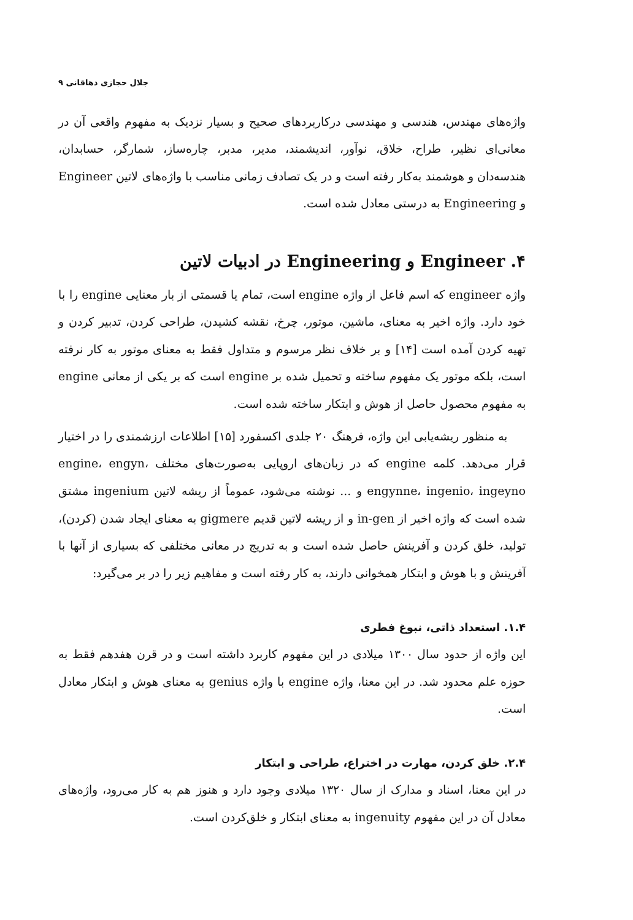جلال حجازی دهاقانی ۹
واژه‌های مهندس، هندسی و مهندسی درکاربردهای صحیح و بسیار نزدیک به مفهوم واقعی آن در معانی‌ای نظیر، طراح، خلاق، نوآور، اندیشمند، مدیر، مدبر، چاره‌ساز، شمارگر، حسابدان، هندسه‌دان و هوشمند به‌کار رفته است و در یک تصادف زمانی مناسب با واژه‌های لاتین Engineer و Engineering به درستی معادل شده است.
۴. Engineer و Engineering در ادبیات لاتین
واژه engineer که اسم فاعل از واژه engine است، تمام یا قسمتی از بار معنایی engine را با خود دارد. واژه اخیر به معنای، ماشین، موتور، چرخ، نقشه کشیدن، طراحی کردن، تدبیر کردن و تهیه کردن آمده است [۱۴] و بر خلاف نظر مرسوم و متداول فقط به معنای موتور به کار نرفته است، بلکه موتور یک مفهوم ساخته و تحمیل شده بر engine است که بر یکی از معانی engine به مفهوم محصول حاصل از هوش و ابتکار ساخته شده است.
به منظور ریشه‌یابی این واژه، فرهنگ ۲۰ جلدی اکسفورد [۱۵] اطلاعات ارزشمندی را در اختیار قرار می‌دهد. کلمه engine که در زبان‌های اروپایی به‌صورت‌های مختلف engine، engyn، engynne، ingenio، ingeyno و ... نوشته می‌شود، عموماً از ریشه لاتین ingenium مشتق شده است که واژه اخیر از in-gen و از ریشه لاتین قدیم gigmere به معنای ایجاد شدن (کردن)، تولید، خلق کردن و آفرینش حاصل شده است و به تدریج در معانی مختلفی که بسیاری از آنها با آفرینش و با هوش و ابتکار همخوانی دارند، به کار رفته است و مفاهیم زیر را در بر می‌گیرد:
۱.۴. استعداد ذاتی، نبوغ فطری
این واژه از حدود سال ۱۳۰۰ میلادی در این مفهوم کاربرد داشته است و در قرن هفدهم فقط به حوزه علم محدود شد. در این معنا، واژه engine با واژه genius به معنای هوش و ابتکار معادل است.
۲.۴. خلق کردن، مهارت در اختراع، طراحی و ابتکار
در این معنا، اسناد و مدارک از سال ۱۳۲۰ میلادی وجود دارد و هنوز هم به کار می‌رود، واژه‌های معادل آن در این مفهوم ingenuity به معنای ابتکار و خلق‌کردن است.